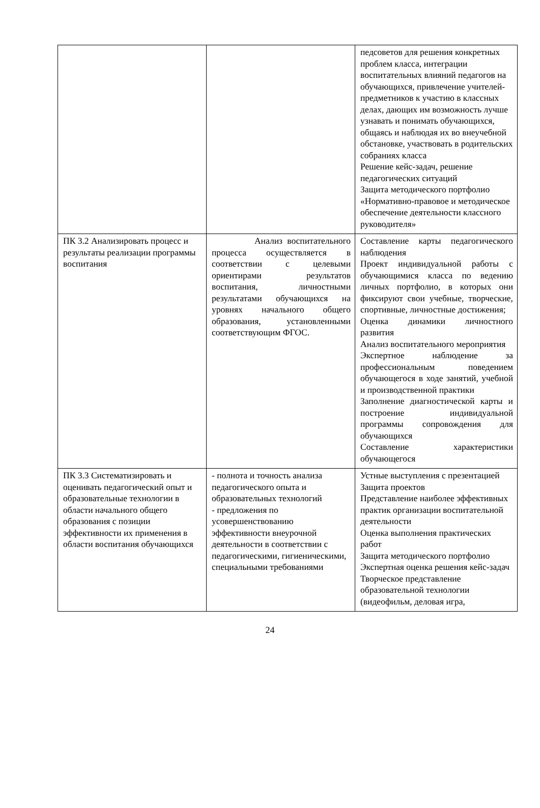| | | педсоветов для решения конкретных проблем класса, интеграции воспитательных влияний педагогов на обучающихся, привлечение учителей-предметников к участию в классных делах, дающих им возможность лучше узнавать и понимать обучающихся, общаясь и наблюдая их во внеучебной обстановке, участвовать в родительских собраниях класса Решение кейс-задач, решение педагогических ситуаций Защита методического портфолио «Нормативно-правовое и методическое обеспечение деятельности классного руководителя» |
| ПК 3.2 Анализировать процесс и результаты реализации программы воспитания | Анализ воспитательного процесса осуществляется в соответствии с целевыми ориентирами результатов воспитания, личностными результатами обучающихся на уровнях начального общего образования, установленными соответствующим ФГОС. | Составление карты педагогического наблюдения Проект индивидуальной работы с обучающимися класса по ведению личных портфолио, в которых они фиксируют свои учебные, творческие, спортивные, личностные достижения; Оценка динамики личностного развития Анализ воспитательного мероприятия Экспертное наблюдение за профессиональным поведением обучающегося в ходе занятий, учебной и производственной практики Заполнение диагностической карты и построение индивидуальной программы сопровождения для обучающихся Составление характеристики обучающегося |
| ПК 3.3 Систематизировать и оценивать педагогический опыт и образовательные технологии в области начального общего образования с позиции эффективности их применения в области воспитания обучающихся | - полнота и точность анализа педагогического опыта и образовательных технологий - предложения по усовершенствованию эффективности внеурочной деятельности в соответствии с педагогическими, гигиеническими, специальными требованиями | Устные выступления с презентацией Защита проектов Представление наиболее эффективных практик организации воспитательной деятельности Оценка выполнения практических работ Защита методического портфолио Экспертная оценка решения кейс-задач Творческое представление образовательной технологии (видеофильм, деловая игра, |
24